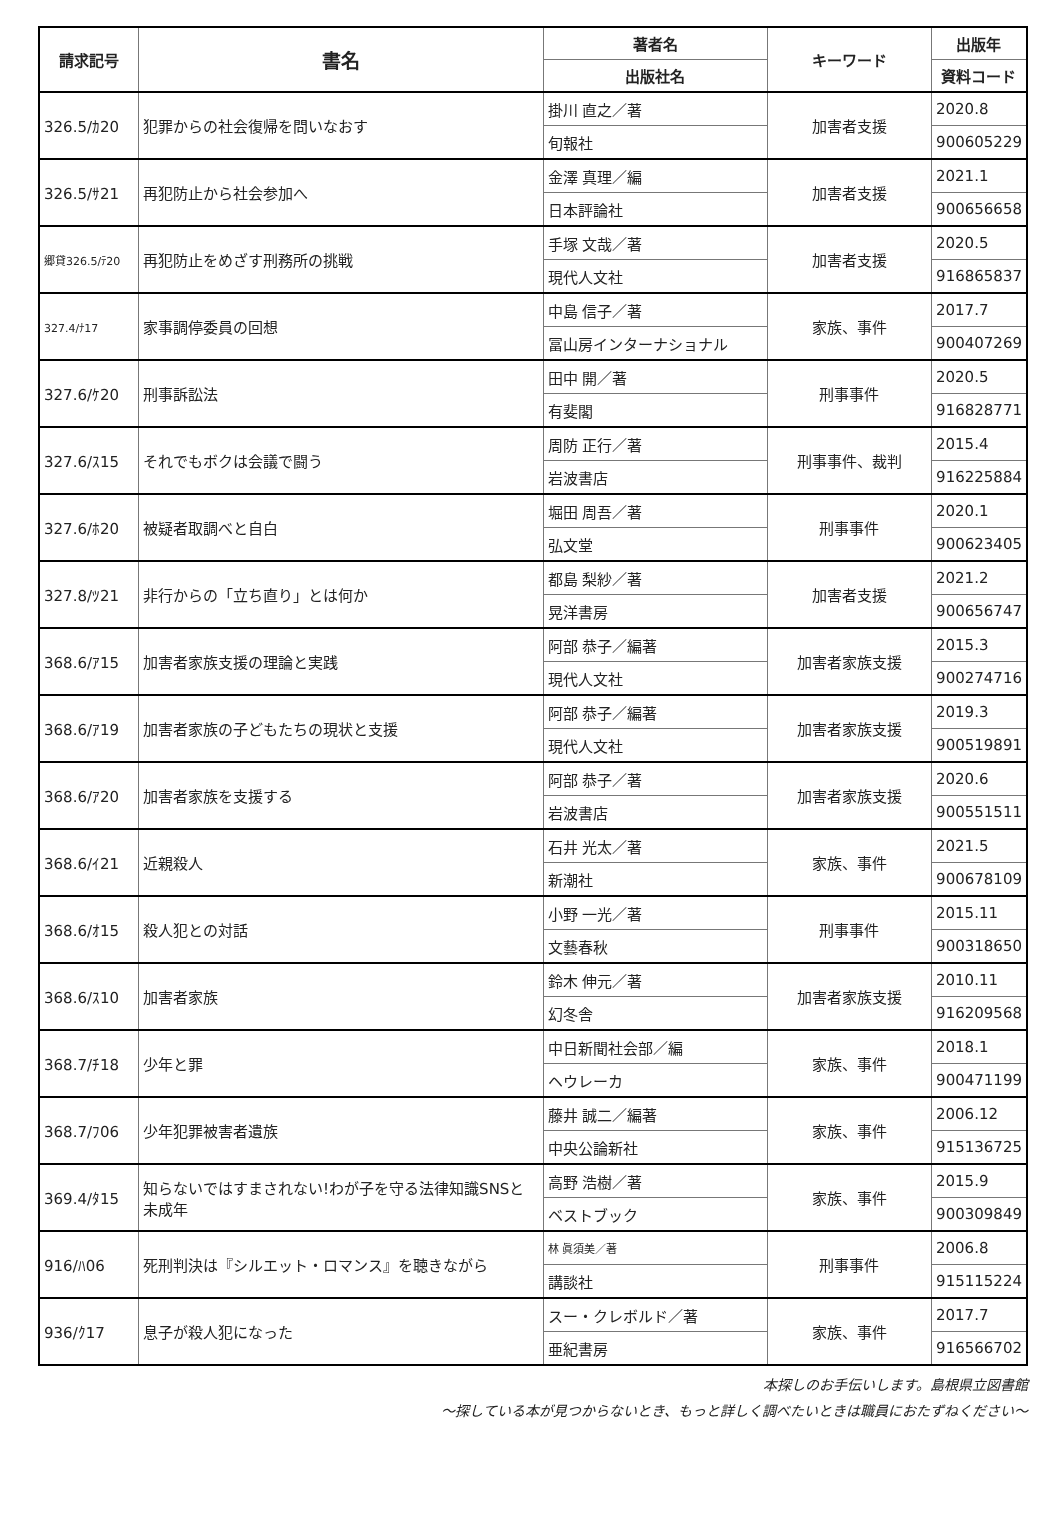| 請求記号 | 書名 | 著者名 | キーワード | 出版年 |
| --- | --- | --- | --- | --- |
| | | 出版社名 | | 資料コード |
| 326.5/ｶ20 | 犯罪からの社会復帰を問いなおす | 掛川 直之／著 | 加害者支援 | 2020.8 |
| | | 旬報社 | | 900605229 |
| 326.5/ｻ21 | 再犯防止から社会参加へ | 金澤 真理／編 | 加害者支援 | 2021.1 |
| | | 日本評論社 | | 900656658 |
| 郷貸326.5/ﾃ20 | 再犯防止をめざす刑務所の挑戦 | 手塚 文哉／著 | 加害者支援 | 2020.5 |
| | | 現代人文社 | | 916865837 |
| 327.4/ﾅ17 | 家事調停委員の回想 | 中島 信子／著 | 家族、事件 | 2017.7 |
| | | 冨山房インターナショナル | | 900407269 |
| 327.6/ｹ20 | 刑事訴訟法 | 田中 開／著 | 刑事事件 | 2020.5 |
| | | 有斐閣 | | 916828771 |
| 327.6/ｽ15 | それでもボクは会議で闘う | 周防 正行／著 | 刑事事件、裁判 | 2015.4 |
| | | 岩波書店 | | 916225884 |
| 327.6/ﾎ20 | 被疑者取調べと自白 | 堀田 周吾／著 | 刑事事件 | 2020.1 |
| | | 弘文堂 | | 900623405 |
| 327.8/ﾂ21 | 非行からの「立ち直り」とは何か | 都島 梨紗／著 | 加害者支援 | 2021.2 |
| | | 晃洋書房 | | 900656747 |
| 368.6/ｱ15 | 加害者家族支援の理論と実践 | 阿部 恭子／編著 | 加害者家族支援 | 2015.3 |
| | | 現代人文社 | | 900274716 |
| 368.6/ｱ19 | 加害者家族の子どもたちの現状と支援 | 阿部 恭子／編著 | 加害者家族支援 | 2019.3 |
| | | 現代人文社 | | 900519891 |
| 368.6/ｱ20 | 加害者家族を支援する | 阿部 恭子／著 | 加害者家族支援 | 2020.6 |
| | | 岩波書店 | | 900551511 |
| 368.6/ｲ21 | 近親殺人 | 石井 光太／著 | 家族、事件 | 2021.5 |
| | | 新潮社 | | 900678109 |
| 368.6/ｵ15 | 殺人犯との対話 | 小野 一光／著 | 刑事事件 | 2015.11 |
| | | 文藝春秋 | | 900318650 |
| 368.6/ｽ10 | 加害者家族 | 鈴木 伸元／著 | 加害者家族支援 | 2010.11 |
| | | 幻冬舎 | | 916209568 |
| 368.7/ﾁ18 | 少年と罪 | 中日新聞社会部／編 | 家族、事件 | 2018.1 |
| | | ヘウレーカ | | 900471199 |
| 368.7/ﾌ06 | 少年犯罪被害者遺族 | 藤井 誠二／編著 | 家族、事件 | 2006.12 |
| | | 中央公論新社 | | 915136725 |
| 369.4/ﾀ15 | 知らないではすまされない!わが子を守る法律知識SNSと未成年 | 高野 浩樹／著 | 家族、事件 | 2015.9 |
| | | ベストブック | | 900309849 |
| 916/ﾊ06 | 死刑判決は『シルエット・ロマンス』を聴きながら | 林 眞須美／著 | 刑事事件 | 2006.8 |
| | | 講談社 | | 915115224 |
| 936/ｸ17 | 息子が殺人犯になった | スー・クレボルド／著 | 家族、事件 | 2017.7 |
| | | 亜紀書房 | | 916566702 |
本探しのお手伝いします。島根県立図書館
～探している本が見つからないとき、もっと詳しく調べたいときは職員におたずねください～